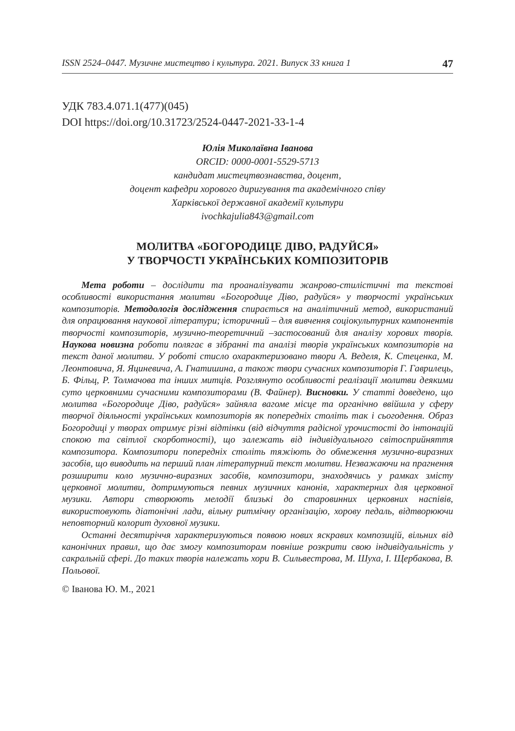ISSN 2524–0447. Музичне мистецтво і культура. 2021. Випуск 33 книга 1 47
УДК 783.4.071.1(477)(045)
DOI https://doi.org/10.31723/2524-0447-2021-33-1-4
Юлія Миколаївна Іванова
ORCID: 0000-0001-5529-5713
кандидат мистецтвознавства, доцент,
доцент кафедри хорового диригування та академічного співу
Харківської державної академії культури
ivochkajulia843@gmail.com
МОЛИТВА «БОГОРОДИЦЕ ДІВО, РАДУЙСЯ»
У ТВОРЧОСТІ УКРАЇНСЬКИХ КОМПОЗИТОРІВ
Мета роботи – дослідити та проаналізувати жанрово-стилістичні та текстові особливості використання молитви «Богородице Діво, радуйся» у творчості українських композиторів. Методологія дослідження спирається на аналітичний метод, використаний для опрацювання наукової літератури; історичний – для вивчення соціокультурних компонентів творчості композиторів, музично-теоретичний –застосований для аналізу хорових творів. Наукова новизна роботи полягає в зібранні та аналізі творів українських композиторів на текст даної молитви. У роботі стисло охарактеризовано твори А. Веделя, К. Стеценка, М. Леонтовича, Я. Яциневича, А. Гнатишина, а також твори сучасних композиторів Г. Гаврилець, Б. Фільц, Р. Толмачова та інших митців. Розглянуто особливості реалізації молитви деякими суто церковними сучасними композиторами (В. Файнер). Висновки. У статті доведено, що молитва «Богородице Діво, радуйся» зайняла вагоме місце та органічно ввійшла у сферу творчої діяльності українських композиторів як попередніх століть так і сьогодення. Образ Богородиці у творах отримує різні відтінки (від відчуття радісної урочистості до інтонацій спокою та світлої скорботності), що залежать від індивідуального світосприйняття композитора. Композитори попередніх століть тяжіють до обмеження музично-виразних засобів, що виводить на перший план літературний текст молитви. Незважаючи на прагнення розширити коло музично-виразних засобів, композитори, знаходячись у рамках змісту церковної молитви, дотримуються певних музичних канонів, характерних для церковної музики. Автори створюють мелодії близькі до старовинних церковних наспівів, використовують діатонічні лади, вільну ритмічну організацію, хорову педаль, відтворюючи неповторний колорит духовної музики.
Останні десятиріччя характеризуються появою нових яскравих композицій, вільних від канонічних правил, що дає змогу композиторам повніше розкрити свою індивідуальність у сакральній сфері. До таких творів належать хори В. Сильвестрова, М. Шуха, І. Щербакова, В. Польової.
© Іванова Ю. М., 2021